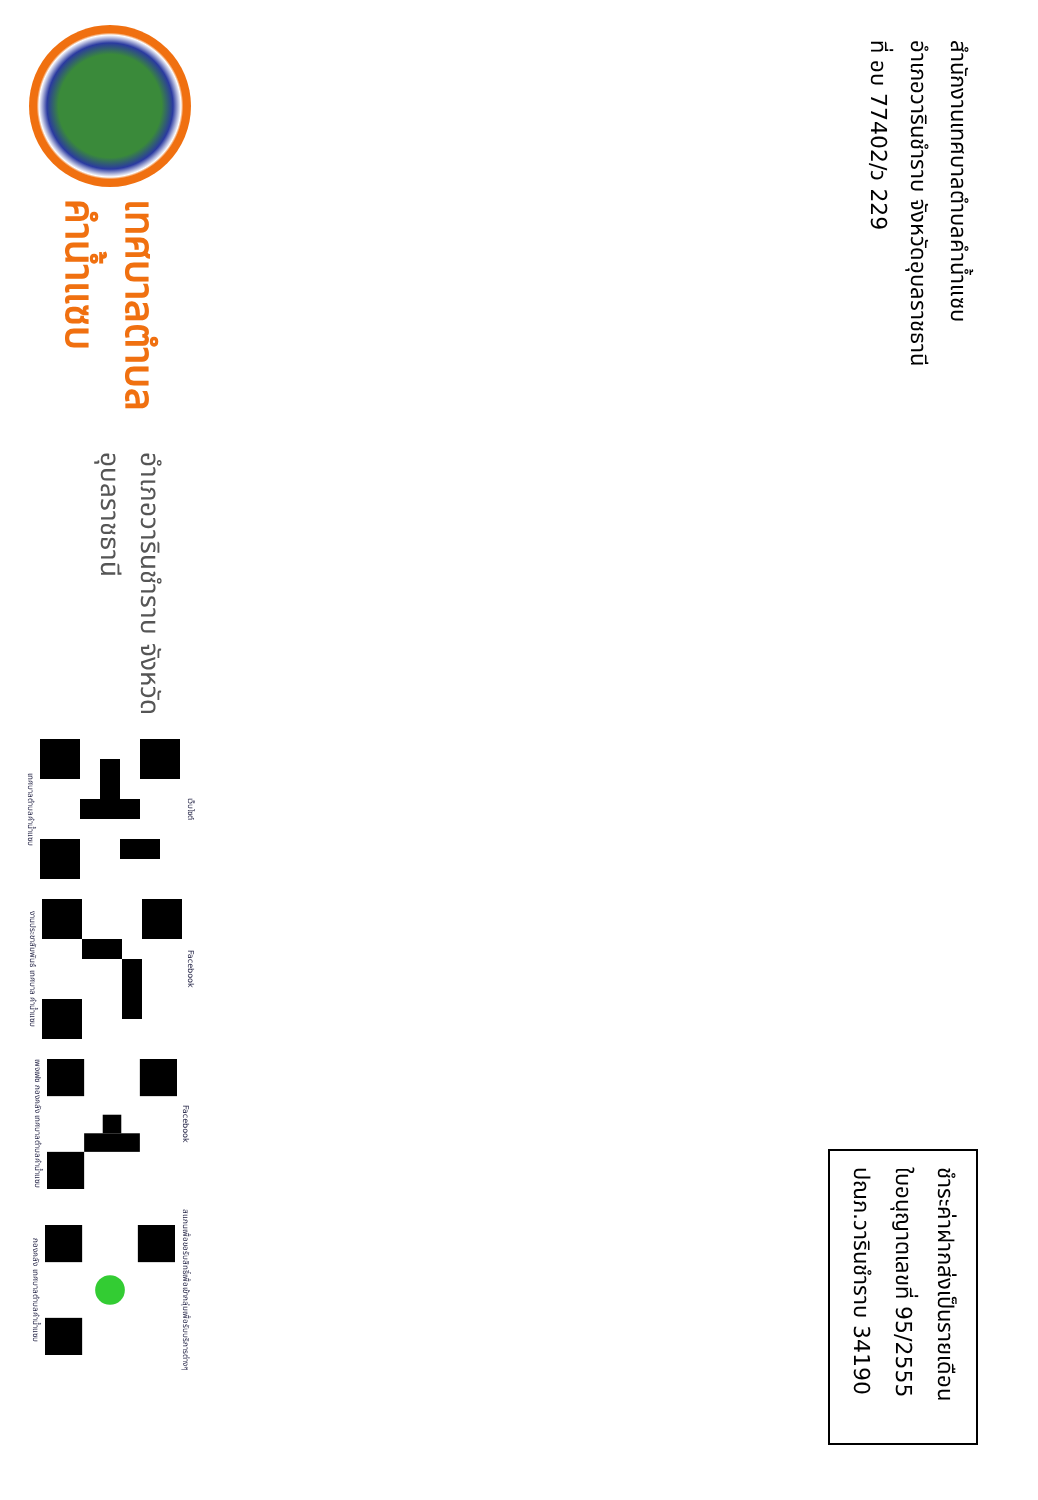สำนักงานเทศบาลตำบลคำน้ำแซบ
อำเภอวารินชำราบ จังหวัดอุบลราชธานี
ที่ อบ 77402/ว 229
ชำระค่าฝากส่งเป็นรายเดือน
ใบอนุญาตเลขที่ 95/2555
ปณภ.วารินชำราบ 34190
เทศบาลตำบลคำน้ำแซบ
อำเภอวารินชำราบ จังหวัดอุบลราชธานี
เทศบาลตำบลคำน้ำแซบ
เว็บไซต์
งานประชาสัมพันธ์ เทศบาล คำน้ำแซบ
Facebook
เพจเฟซ กองคลัง เทศบาลตำบลคำน้ำแซบ
Facebook
กองคลัง เทศบาลตำบลคำน้ำแซบ
สแกนเพื่อขอรับสิทธิ์เพื่อเข้ากลุ่มเพื่อรับบริการต่างๆ